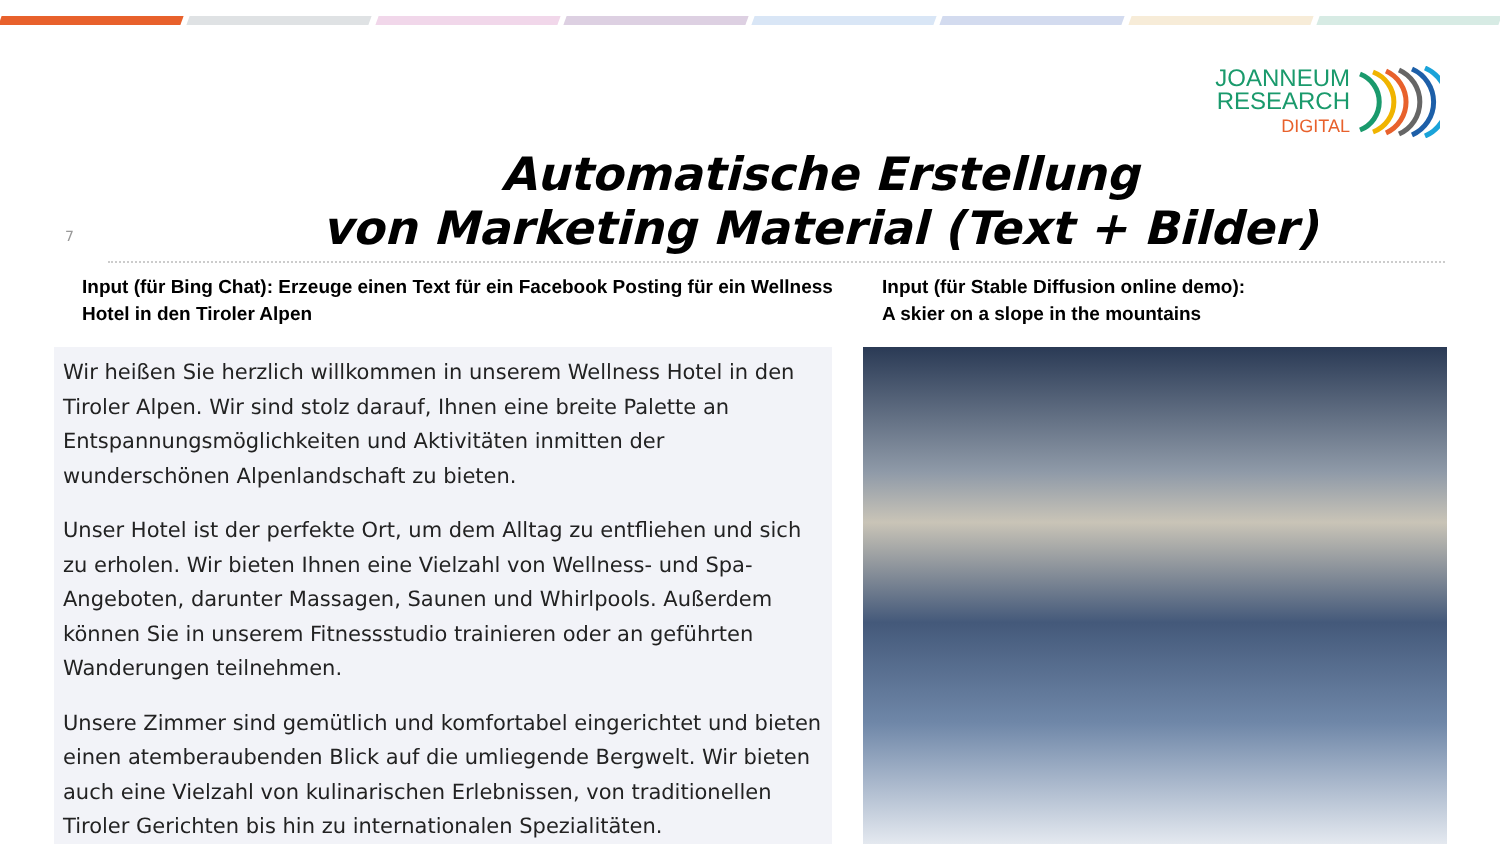JOANNEUM
RESEARCH
DIGITAL
7
Automatische Erstellung
von Marketing Material (Text + Bilder)
Input (für Bing Chat): Erzeuge einen Text für ein Facebook Posting für ein Wellness Hotel in den Tiroler Alpen
Input (für Stable Diffusion online demo):
A skier on a slope in the mountains
Wir heißen Sie herzlich willkommen in unserem Wellness Hotel in den Tiroler Alpen. Wir sind stolz darauf, Ihnen eine breite Palette an Entspannungsmöglichkeiten und Aktivitäten inmitten der wunderschönen Alpenlandschaft zu bieten.
Unser Hotel ist der perfekte Ort, um dem Alltag zu entfliehen und sich zu erholen. Wir bieten Ihnen eine Vielzahl von Wellness- und Spa-Angeboten, darunter Massagen, Saunen und Whirlpools. Außerdem können Sie in unserem Fitnessstudio trainieren oder an geführten Wanderungen teilnehmen.
Unsere Zimmer sind gemütlich und komfortabel eingerichtet und bieten einen atemberaubenden Blick auf die umliegende Bergwelt. Wir bieten auch eine Vielzahl von kulinarischen Erlebnissen, von traditionellen Tiroler Gerichten bis hin zu internationalen Spezialitäten.